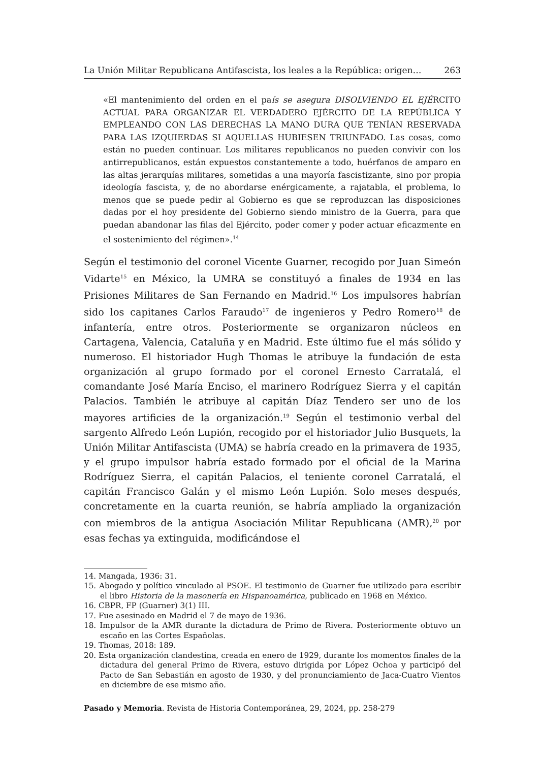La Unión Militar Republicana Antifascista, los leales a la República: origen… 263
«El mantenimiento del orden en el país se asegura DISOLVIENDO EL EJÉRCITO ACTUAL PARA ORGANIZAR EL VERDADERO EJÉRCITO DE LA REPÚBLICA Y EMPLEANDO CON LAS DERECHAS LA MANO DURA QUE TENÍAN RESERVADA PARA LAS IZQUIERDAS SI AQUELLAS HUBIESEN TRIUNFADO. Las cosas, como están no pueden continuar. Los militares republicanos no pueden convivir con los antirrepublicanos, están expuestos constantemente a todo, huérfanos de amparo en las altas jerarquías militares, sometidas a una mayoría fascistizante, sino por propia ideología fascista, y, de no abordarse enérgicamente, a rajatabla, el problema, lo menos que se puede pedir al Gobierno es que se reproduzcan las disposiciones dadas por el hoy presidente del Gobierno siendo ministro de la Guerra, para que puedan abandonar las filas del Ejército, poder comer y poder actuar eficazmente en el sostenimiento del régimen».<sup>14</sup>
Según el testimonio del coronel Vicente Guarner, recogido por Juan Simeón Vidarte<sup>15</sup> en México, la UMRA se constituyó a finales de 1934 en las Prisiones Militares de San Fernando en Madrid.<sup>16</sup> Los impulsores habrían sido los capitanes Carlos Faraudo<sup>17</sup> de ingenieros y Pedro Romero<sup>18</sup> de infantería, entre otros. Posteriormente se organizaron núcleos en Cartagena, Valencia, Cataluña y en Madrid. Este último fue el más sólido y numeroso. El historiador Hugh Thomas le atribuye la fundación de esta organización al grupo formado por el coronel Ernesto Carratalá, el comandante José María Enciso, el marinero Rodríguez Sierra y el capitán Palacios. También le atribuye al capitán Díaz Tendero ser uno de los mayores artificies de la organización.<sup>19</sup> Según el testimonio verbal del sargento Alfredo León Lupión, recogido por el historiador Julio Busquets, la Unión Militar Antifascista (UMA) se habría creado en la primavera de 1935, y el grupo impulsor habría estado formado por el oficial de la Marina Rodríguez Sierra, el capitán Palacios, el teniente coronel Carratalá, el capitán Francisco Galán y el mismo León Lupión. Solo meses después, concretamente en la cuarta reunión, se habría ampliado la organización con miembros de la antigua Asociación Militar Republicana (AMR),<sup>20</sup> por esas fechas ya extinguida, modificándose el
14. Mangada, 1936: 31.
15. Abogado y político vinculado al PSOE. El testimonio de Guarner fue utilizado para escribir el libro Historia de la masonería en Hispanoamérica, publicado en 1968 en México.
16. CBPR, FP (Guarner) 3(1) III.
17. Fue asesinado en Madrid el 7 de mayo de 1936.
18. Impulsor de la AMR durante la dictadura de Primo de Rivera. Posteriormente obtuvo un escaño en las Cortes Españolas.
19. Thomas, 2018: 189.
20. Esta organización clandestina, creada en enero de 1929, durante los momentos finales de la dictadura del general Primo de Rivera, estuvo dirigida por López Ochoa y participó del Pacto de San Sebastián en agosto de 1930, y del pronunciamiento de Jaca-Cuatro Vientos en diciembre de ese mismo año.
Pasado y Memoria. Revista de Historia Contemporánea, 29, 2024, pp. 258-279